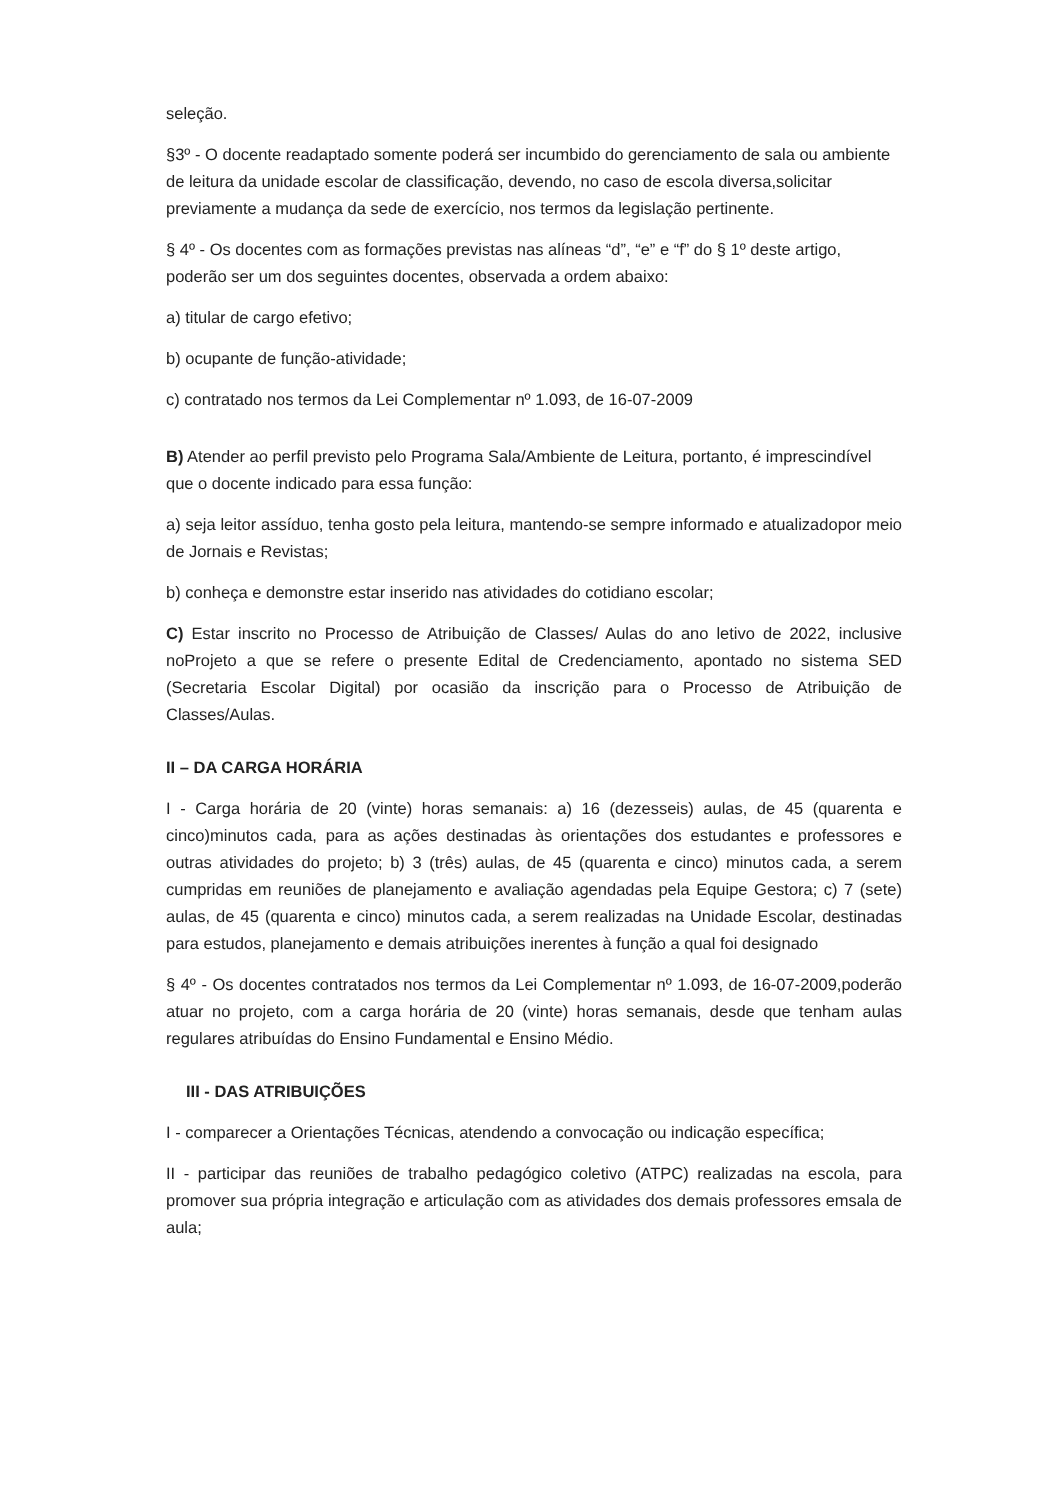seleção.
§3º - O docente readaptado somente poderá ser incumbido do gerenciamento de sala ou ambiente de leitura da unidade escolar de classificação, devendo, no caso de escola diversa,solicitar previamente a mudança da sede de exercício, nos termos da legislação pertinente.
§ 4º - Os docentes com as formações previstas nas alíneas “d”, “e” e “f” do § 1º deste artigo, poderão ser um dos seguintes docentes, observada a ordem abaixo:
a) titular de cargo efetivo;
b) ocupante de função-atividade;
c) contratado nos termos da Lei Complementar nº 1.093, de 16-07-2009
B) Atender ao perfil previsto pelo Programa Sala/Ambiente de Leitura, portanto, é imprescindível que o docente indicado para essa função:
a) seja leitor assíduo, tenha gosto pela leitura, mantendo-se sempre informado e atualizadopor meio de Jornais e Revistas;
b) conheça e demonstre estar inserido nas atividades do cotidiano escolar;
C) Estar inscrito no Processo de Atribuição de Classes/ Aulas do ano letivo de 2022, inclusive noProjeto a que se refere o presente Edital de Credenciamento, apontado no sistema SED (Secretaria Escolar Digital) por ocasião da inscrição para o Processo de Atribuição de Classes/Aulas.
II – DA CARGA HORÁRIA
I - Carga horária de 20 (vinte) horas semanais: a) 16 (dezesseis) aulas, de 45 (quarenta e cinco)minutos cada, para as ações destinadas às orientações dos estudantes e professores e outras atividades do projeto; b) 3 (três) aulas, de 45 (quarenta e cinco) minutos cada, a serem cumpridas em reuniões de planejamento e avaliação agendadas pela Equipe Gestora; c) 7 (sete) aulas, de 45 (quarenta e cinco) minutos cada, a serem realizadas na Unidade Escolar, destinadas para estudos, planejamento e demais atribuições inerentes à função a qual foi designado
§ 4º - Os docentes contratados nos termos da Lei Complementar nº 1.093, de 16-07-2009,poderão atuar no projeto, com a carga horária de 20 (vinte) horas semanais, desde que tenham aulas regulares atribuídas do Ensino Fundamental e Ensino Médio.
III - DAS ATRIBUIÇÕES
I - comparecer a Orientações Técnicas, atendendo a convocação ou indicação específica;
II - participar das reuniões de trabalho pedagógico coletivo (ATPC) realizadas na escola, para promover sua própria integração e articulação com as atividades dos demais professores emsala de aula;